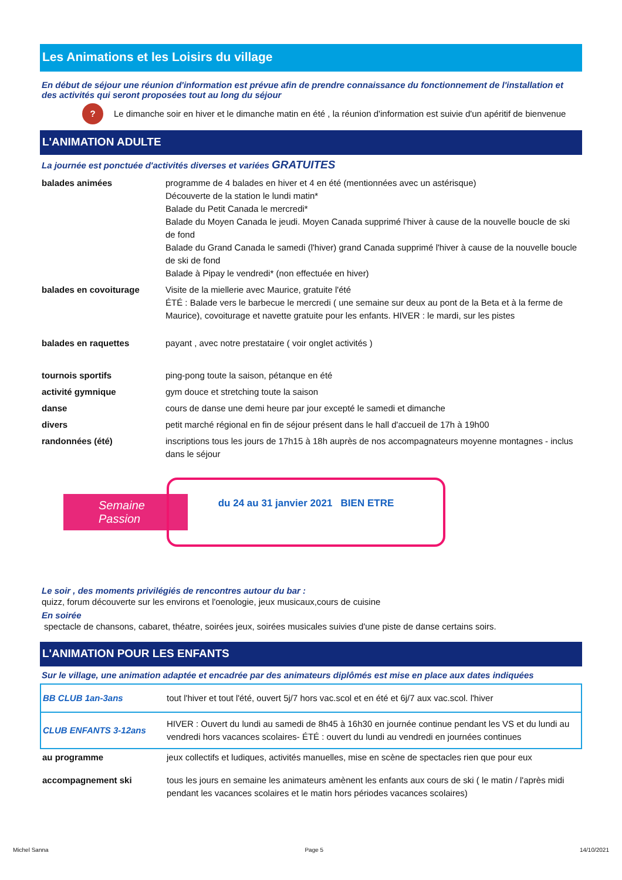Les Animations et les Loisirs du village
En début de séjour une réunion d'information est prévue afin de prendre connaissance du fonctionnement de l'installation et des activités qui seront proposées tout au long du séjour
? Le dimanche soir en hiver et le dimanche matin en été , la réunion d'information est suivie d'un apéritif de bienvenue
L'ANIMATION ADULTE
La journée est ponctuée d'activités diverses et variées GRATUITES
| balades animées | programme de 4 balades en hiver et 4 en été (mentionnées avec un astérisque) Découverte de la station le lundi matin* Balade du Petit Canada le mercredi* Balade du Moyen Canada le jeudi. Moyen Canada supprimé l'hiver à cause de la nouvelle boucle de ski de fond Balade du Grand Canada le samedi (l'hiver) grand Canada supprimé l'hiver à cause de la nouvelle boucle de ski de fond Balade à Pipay le vendredi* (non effectuée en hiver) |
| balades en covoiturage | Visite de la miellerie avec Maurice, gratuite l'été ÉTÉ : Balade vers le barbecue le mercredi ( une semaine sur deux au pont de la Beta et à la ferme de Maurice), covoiturage et navette gratuite pour les enfants. HIVER : le mardi, sur les pistes |
| balades en raquettes | payant , avec notre prestataire ( voir onglet activités ) |
| tournois sportifs | ping-pong toute la saison, pétanque en été |
| activité gymnique | gym douce et stretching toute la saison |
| danse | cours de danse une demi heure par jour excepté le samedi et dimanche |
| divers | petit marché régional en fin de séjour présent dans le hall d'accueil de 17h à 19h00 |
| randonnées (été) | inscriptions tous les jours de 17h15 à 18h auprès de nos accompagnateurs moyenne montagnes - inclus dans le séjour |
Semaine Passion
du 24 au 31 janvier 2021 BIEN ETRE
Le soir , des moments privilégiés de rencontres autour du bar :
quizz, forum découverte sur les environs et l'oenologie, jeux musicaux,cours de cuisine
En soirée
spectacle de chansons, cabaret, théatre, soirées jeux, soirées musicales suivies d'une piste de danse certains soirs.
L'ANIMATION POUR LES ENFANTS
Sur le village, une animation adaptée et encadrée par des animateurs diplômés est mise en place aux dates indiquées
| BB CLUB 1an-3ans | tout l'hiver et tout l'été, ouvert 5j/7 hors vac.scol et en été et 6j/7 aux vac.scol. l'hiver |
| CLUB ENFANTS 3-12ans | HIVER : Ouvert du lundi au samedi de 8h45 à 16h30 en journée continue pendant les VS et du lundi au vendredi hors vacances scolaires- ÉTÉ : ouvert du lundi au vendredi en journées continues |
| au programme | jeux collectifs et ludiques, activités manuelles, mise en scène de spectacles rien que pour eux |
| accompagnement ski | tous les jours en semaine les animateurs amènent les enfants aux cours de ski ( le matin / l'après midi pendant les vacances scolaires et le matin hors périodes vacances scolaires) |
Michel Sanna Page 5 14/10/2021